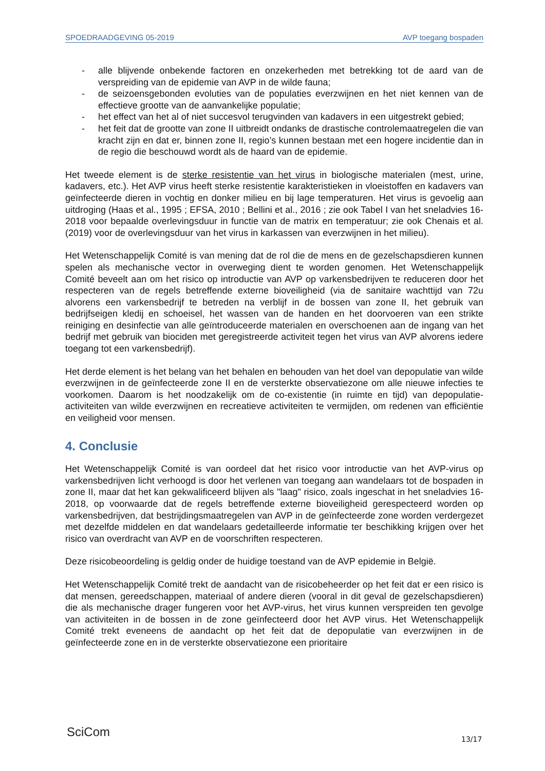SPOEDRAADGEVING 05-2019 AVP toegang bospaden
- alle blijvende onbekende factoren en onzekerheden met betrekking tot de aard van de verspreiding van de epidemie van AVP in de wilde fauna;
- de seizoensgebonden evoluties van de populaties everzwijnen en het niet kennen van de effectieve grootte van de aanvankelijke populatie;
- het effect van het al of niet succesvol terugvinden van kadavers in een uitgestrekt gebied;
- het feit dat de grootte van zone II uitbreidt ondanks de drastische controlemaatregelen die van kracht zijn en dat er, binnen zone II, regio’s kunnen bestaan met een hogere incidentie dan in de regio die beschouwd wordt als de haard van de epidemie.
Het tweede element is de sterke resistentie van het virus in biologische materialen (mest, urine, kadavers, etc.). Het AVP virus heeft sterke resistentie karakteristieken in vloeistoffen en kadavers van geïnfecteerde dieren in vochtig en donker milieu en bij lage temperaturen. Het virus is gevoelig aan uitdroging (Haas et al., 1995 ; EFSA, 2010 ; Bellini et al., 2016 ; zie ook Tabel I van het sneladvies 16-2018 voor bepaalde overlevingsduur in functie van de matrix en temperatuur; zie ook Chenais et al. (2019) voor de overlevingsduur van het virus in karkassen van everzwijnen in het milieu).
Het Wetenschappelijk Comité is van mening dat de rol die de mens en de gezelschapsdieren kunnen spelen als mechanische vector in overweging dient te worden genomen. Het Wetenschappelijk Comité beveelt aan om het risico op introductie van AVP op varkensbedrijven te reduceren door het respecteren van de regels betreffende externe bioveiligheid (via de sanitaire wachttijd van 72u alvorens een varkensbedrijf te betreden na verblijf in de bossen van zone II, het gebruik van bedrijfseigen kledij en schoeisel, het wassen van de handen en het doorvoeren van een strikte reiniging en desinfectie van alle geïntroduceerde materialen en overschoenen aan de ingang van het bedrijf met gebruik van biociden met geregistreerde activiteit tegen het virus van AVP alvorens iedere toegang tot een varkensbedrijf).
Het derde element is het belang van het behalen en behouden van het doel van depopulatie van wilde everzwijnen in de geïnfecteerde zone II en de versterkte observatiezone om alle nieuwe infecties te voorkomen. Daarom is het noodzakelijk om de co-existentie (in ruimte en tijd) van depopulatie-activiteiten van wilde everzwijnen en recreatieve activiteiten te vermijden, om redenen van efficiëntie en veiligheid voor mensen.
4. Conclusie
Het Wetenschappelijk Comité is van oordeel dat het risico voor introductie van het AVP-virus op varkensbedrijven licht verhoogd is door het verlenen van toegang aan wandelaars tot de bospaden in zone II, maar dat het kan gekwalificeerd blijven als "laag" risico, zoals ingeschat in het sneladvies 16-2018, op voorwaarde dat de regels betreffende externe bioveiligheid gerespecteerd worden op varkensbedrijven, dat bestrijdingsmaatregelen van AVP in de geïnfecteerde zone worden verdergezet met dezelfde middelen en dat wandelaars gedetailleerde informatie ter beschikking krijgen over het risico van overdracht van AVP en de voorschriften respecteren.
Deze risicobeoordeling is geldig onder de huidige toestand van de AVP epidemie in België.
Het Wetenschappelijk Comité trekt de aandacht van de risicobeheerder op het feit dat er een risico is dat mensen, gereedschappen, materiaal of andere dieren (vooral in dit geval de gezelschapsdieren) die als mechanische drager fungeren voor het AVP-virus, het virus kunnen verspreiden ten gevolge van activiteiten in de bossen in de zone geïnfecteerd door het AVP virus. Het Wetenschappelijk Comité trekt eveneens de aandacht op het feit dat de depopulatie van everzwijnen in de geïnfecteerde zone en in de versterkte observatiezone een prioritaire
SciCom 13/17